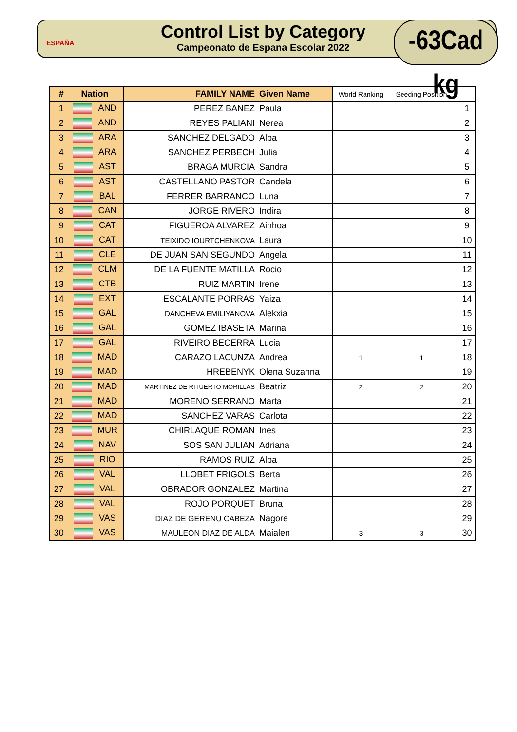ESPAÑA
Control List by Category
Campeonato de Espana Escolar 2022
-63Cad kg
| # | Nation | FAMILY NAME | Given Name | World Ranking | Seeding Position | | |
| --- | --- | --- | --- | --- | --- | --- | --- |
| 1 | AND | PEREZ BANEZ | Paula | | | | 1 |
| 2 | AND | REYES PALIANI | Nerea | | | | 2 |
| 3 | ARA | SANCHEZ DELGADO | Alba | | | | 3 |
| 4 | ARA | SANCHEZ PERBECH | Julia | | | | 4 |
| 5 | AST | BRAGA MURCIA | Sandra | | | | 5 |
| 6 | AST | CASTELLANO PASTOR | Candela | | | | 6 |
| 7 | BAL | FERRER BARRANCO | Luna | | | | 7 |
| 8 | CAN | JORGE RIVERO | Indira | | | | 8 |
| 9 | CAT | FIGUEROA ALVAREZ | Ainhoa | | | | 9 |
| 10 | CAT | TEIXIDO IOURTCHENKOVA | Laura | | | | 10 |
| 11 | CLE | DE JUAN SAN SEGUNDO | Angela | | | | 11 |
| 12 | CLM | DE LA FUENTE MATILLA | Rocio | | | | 12 |
| 13 | CTB | RUIZ MARTIN | Irene | | | | 13 |
| 14 | EXT | ESCALANTE PORRAS | Yaiza | | | | 14 |
| 15 | GAL | DANCHEVA EMILIYANOVA | Alekxia | | | | 15 |
| 16 | GAL | GOMEZ IBASETA | Marina | | | | 16 |
| 17 | GAL | RIVEIRO BECERRA | Lucia | | | | 17 |
| 18 | MAD | CARAZO LACUNZA | Andrea | 1 | 1 | | 18 |
| 19 | MAD | HREBENYK | Olena Suzanna | | | | 19 |
| 20 | MAD | MARTINEZ DE RITUERTO MORILLAS | Beatriz | 2 | 2 | | 20 |
| 21 | MAD | MORENO SERRANO | Marta | | | | 21 |
| 22 | MAD | SANCHEZ VARAS | Carlota | | | | 22 |
| 23 | MUR | CHIRLAQUE ROMAN | Ines | | | | 23 |
| 24 | NAV | SOS SAN JULIAN | Adriana | | | | 24 |
| 25 | RIO | RAMOS RUIZ | Alba | | | | 25 |
| 26 | VAL | LLOBET FRIGOLS | Berta | | | | 26 |
| 27 | VAL | OBRADOR GONZALEZ | Martina | | | | 27 |
| 28 | VAL | ROJO PORQUET | Bruna | | | | 28 |
| 29 | VAS | DIAZ DE GERENU CABEZA | Nagore | | | | 29 |
| 30 | VAS | MAULEON DIAZ DE ALDA | Maialen | 3 | 3 | | 30 |